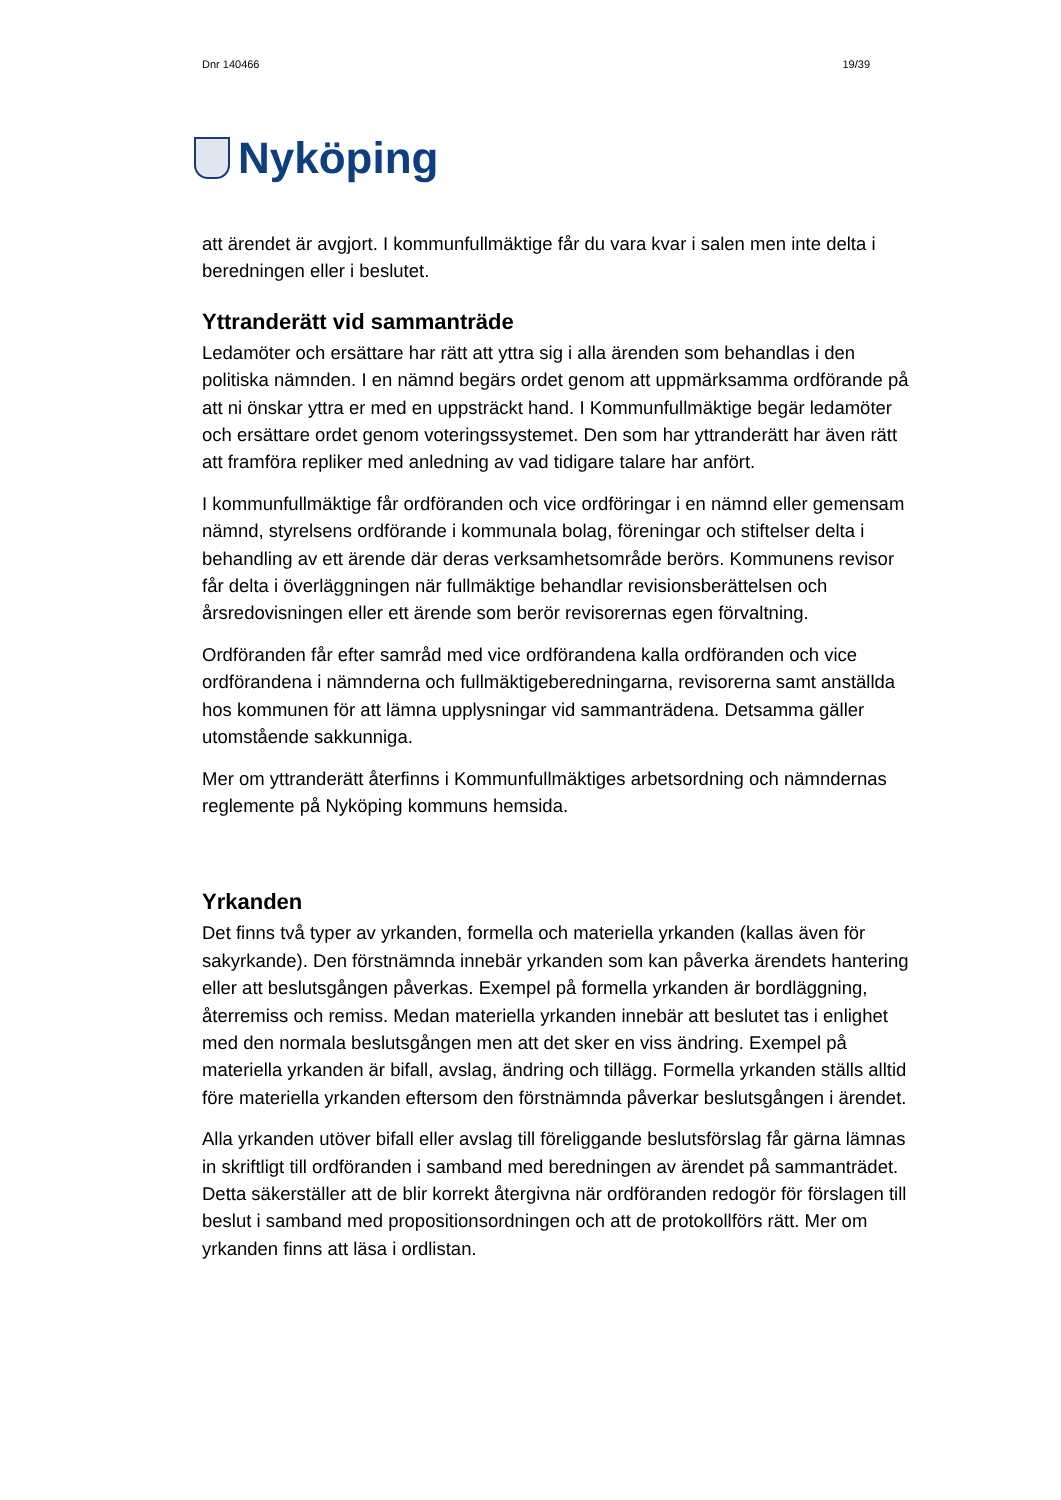Dnr 140466 19/39
Nyköping
att ärendet är avgjort. I kommunfullmäktige får du vara kvar i salen men inte delta i beredningen eller i beslutet.
Yttranderätt vid sammanträde
Ledamöter och ersättare har rätt att yttra sig i alla ärenden som behandlas i den politiska nämnden. I en nämnd begärs ordet genom att uppmärksamma ordförande på att ni önskar yttra er med en uppsträckt hand. I Kommunfullmäktige begär ledamöter och ersättare ordet genom voteringssystemet. Den som har yttranderätt har även rätt att framföra repliker med anledning av vad tidigare talare har anfört.
I kommunfullmäktige får ordföranden och vice ordföringar i en nämnd eller gemensam nämnd, styrelsens ordförande i kommunala bolag, föreningar och stiftelser delta i behandling av ett ärende där deras verksamhetsområde berörs. Kommunens revisor får delta i överläggningen när fullmäktige behandlar revisionsberättelsen och årsredovisningen eller ett ärende som berör revisorernas egen förvaltning.
Ordföranden får efter samråd med vice ordförandena kalla ordföranden och vice ordförandena i nämnderna och fullmäktigeberedningarna, revisorerna samt anställda hos kommunen för att lämna upplysningar vid sammanträdena. Detsamma gäller utomstående sakkunniga.
Mer om yttranderätt återfinns i Kommunfullmäktiges arbetsordning och nämndernas reglemente på Nyköping kommuns hemsida.
Yrkanden
Det finns två typer av yrkanden, formella och materiella yrkanden (kallas även för sakyrkande). Den förstnämnda innebär yrkanden som kan påverka ärendets hantering eller att beslutsgången påverkas. Exempel på formella yrkanden är bordläggning, återremiss och remiss. Medan materiella yrkanden innebär att beslutet tas i enlighet med den normala beslutsgången men att det sker en viss ändring. Exempel på materiella yrkanden är bifall, avslag, ändring och tillägg. Formella yrkanden ställs alltid före materiella yrkanden eftersom den förstnämnda påverkar beslutsgången i ärendet.
Alla yrkanden utöver bifall eller avslag till föreliggande beslutsförslag får gärna lämnas in skriftligt till ordföranden i samband med beredningen av ärendet på sammanträdet. Detta säkerställer att de blir korrekt återgivna när ordföranden redogör för förslagen till beslut i samband med propositionsordningen och att de protokollförs rätt. Mer om yrkanden finns att läsa i ordlistan.